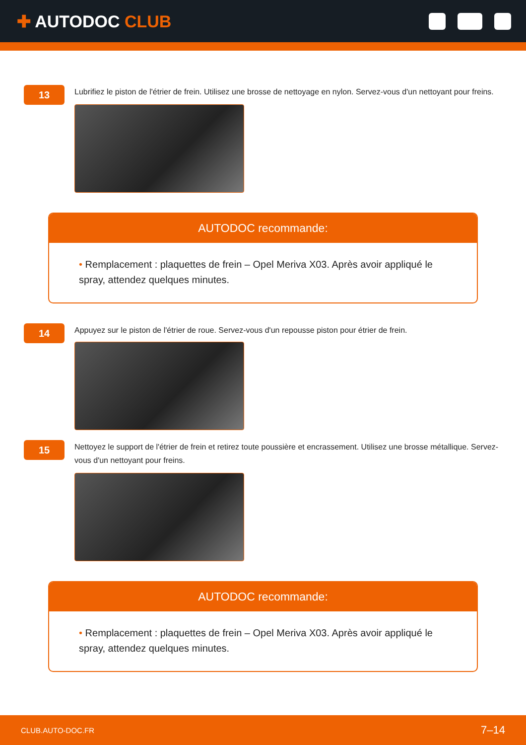✚ AUTODOC CLUB
13
Lubrifiez le piston de l'étrier de frein. Utilisez une brosse de nettoyage en nylon. Servez-vous d'un nettoyant pour freins.
AUTODOC recommande:
• Remplacement : plaquettes de frein – Opel Meriva X03. Après avoir appliqué le spray, attendez quelques minutes.
14
Appuyez sur le piston de l'étrier de roue. Servez-vous d'un repousse piston pour étrier de frein.
15
Nettoyez le support de l'étrier de frein et retirez toute poussière et encrassement. Utilisez une brosse métallique. Servez-vous d'un nettoyant pour freins.
AUTODOC recommande:
• Remplacement : plaquettes de frein – Opel Meriva X03. Après avoir appliqué le spray, attendez quelques minutes.
CLUB.AUTO-DOC.FR 7–14